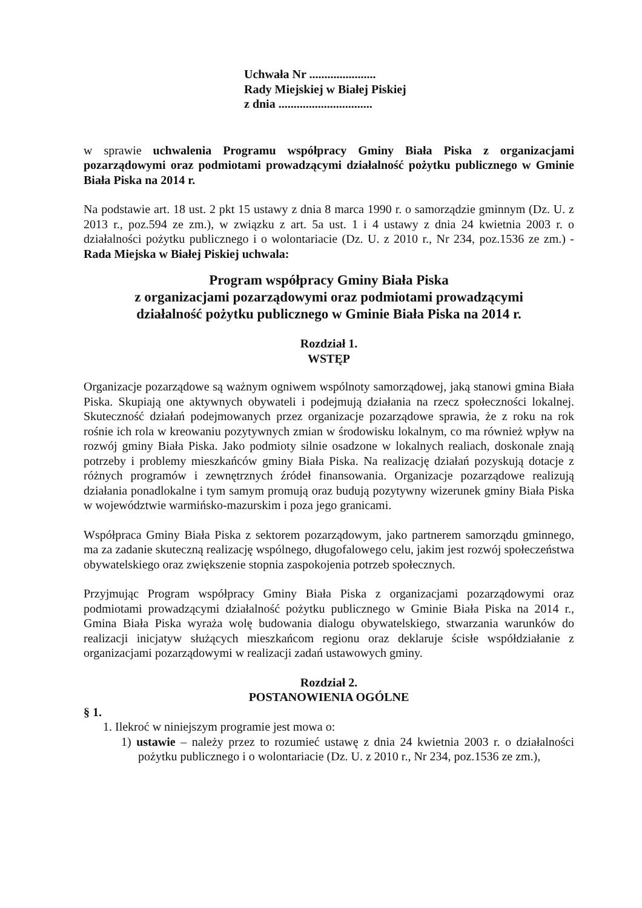Uchwała Nr ......................
Rady Miejskiej w Białej Piskiej
z dnia ...............................
w sprawie uchwalenia Programu współpracy Gminy Biała Piska z organizacjami pozarządowymi oraz podmiotami prowadzącymi działalność pożytku publicznego w Gminie Biała Piska na 2014 r.
Na podstawie art. 18 ust. 2 pkt 15 ustawy z dnia 8 marca 1990 r. o samorządzie gminnym (Dz. U. z 2013 r., poz.594 ze zm.), w związku z art. 5a ust. 1 i 4 ustawy z dnia 24 kwietnia 2003 r. o działalności pożytku publicznego i o wolontariacie (Dz. U. z 2010 r., Nr 234, poz.1536 ze zm.) - Rada Miejska w Białej Piskiej uchwala:
Program współpracy Gminy Biała Piska
z organizacjami pozarządowymi oraz podmiotami prowadzącymi
działalność pożytku publicznego w Gminie Biała Piska na 2014 r.
Rozdział 1.
WSTĘP
Organizacje pozarządowe są ważnym ogniwem wspólnoty samorządowej, jaką stanowi gmina Biała Piska. Skupiają one aktywnych obywateli i podejmują działania na rzecz społeczności lokalnej. Skuteczność działań podejmowanych przez organizacje pozarządowe sprawia, że z roku na rok rośnie ich rola w kreowaniu pozytywnych zmian w środowisku lokalnym, co ma również wpływ na rozwój gminy Biała Piska. Jako podmioty silnie osadzone w lokalnych realiach, doskonale znają potrzeby i problemy mieszkańców gminy Biała Piska. Na realizację działań pozyskują dotacje z różnych programów i zewnętrznych źródeł finansowania. Organizacje pozarządowe realizują działania ponadlokalne i tym samym promują oraz budują pozytywny wizerunek gminy Biała Piska w województwie warmińsko-mazurskim i poza jego granicami.
Współpraca Gminy Biała Piska z sektorem pozarządowym, jako partnerem samorządu gminnego, ma za zadanie skuteczną realizację wspólnego, długofalowego celu, jakim jest rozwój społeczeństwa obywatelskiego oraz zwiększenie stopnia zaspokojenia potrzeb społecznych.
Przyjmując Program współpracy Gminy Biała Piska z organizacjami pozarządowymi oraz podmiotami prowadzącymi działalność pożytku publicznego w Gminie Biała Piska na 2014 r., Gmina Biała Piska wyraża wolę budowania dialogu obywatelskiego, stwarzania warunków do realizacji inicjatyw służących mieszkańcom regionu oraz deklaruje ścisłe współdziałanie z organizacjami pozarządowymi w realizacji zadań ustawowych gminy.
Rozdział 2.
POSTANOWIENIA OGÓLNE
§ 1.
1. Ilekroć w niniejszym programie jest mowa o:
1) ustawie – należy przez to rozumieć ustawę z dnia 24 kwietnia 2003 r. o działalności pożytku publicznego i o wolontariacie (Dz. U. z 2010 r., Nr 234, poz.1536 ze zm.),